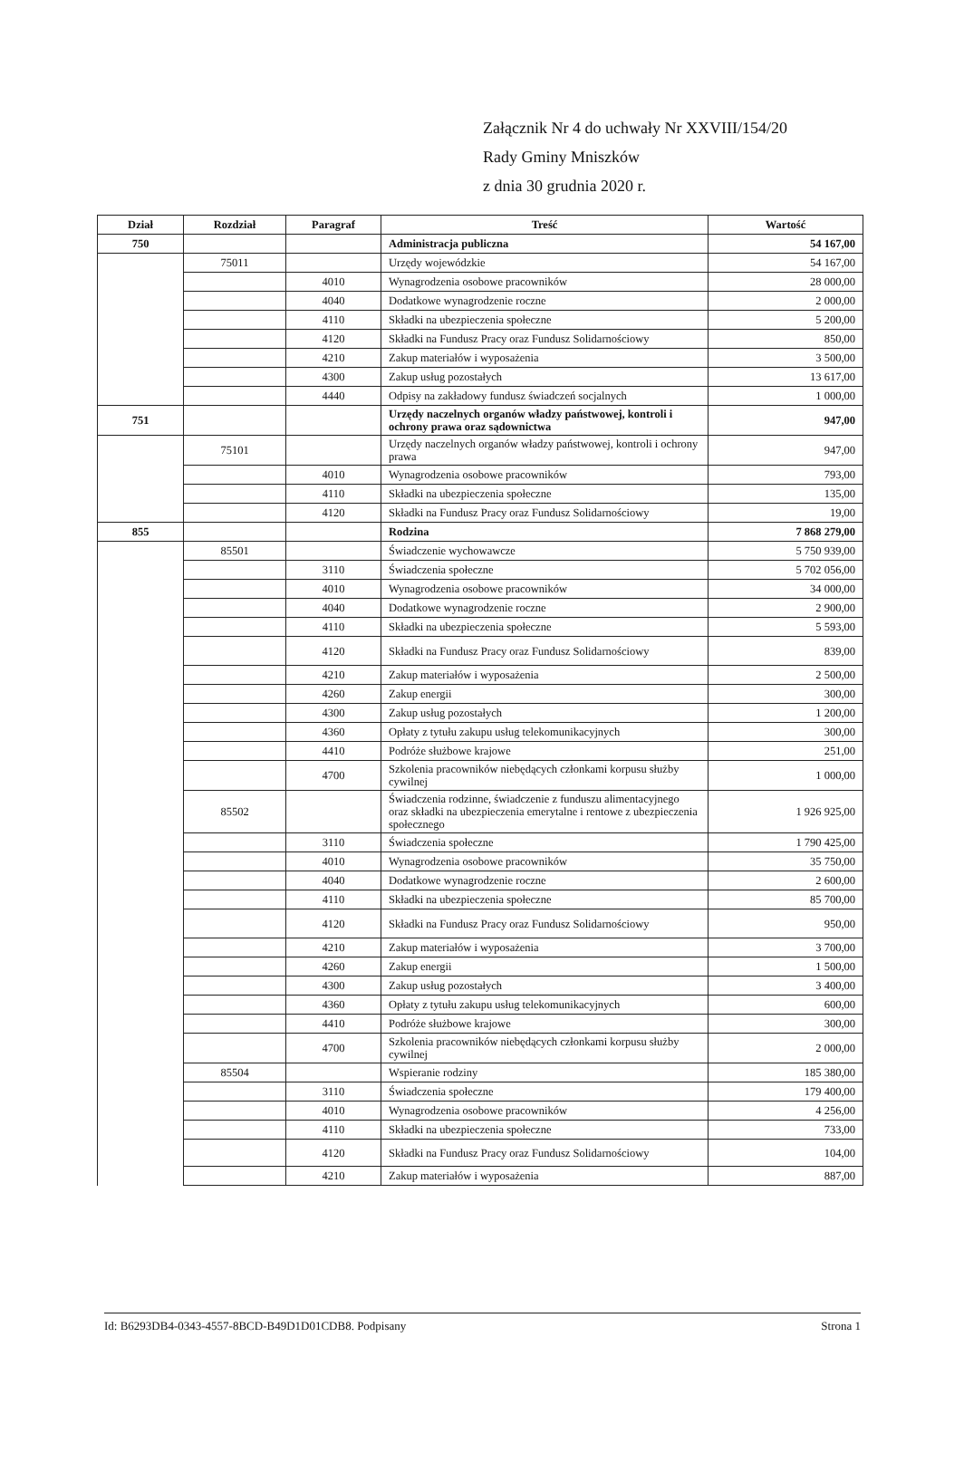Załącznik Nr 4 do uchwały Nr XXVIII/154/20
Rady Gminy Mniszków
z dnia 30 grudnia 2020 r.
| Dział | Rozdział | Paragraf | Treść | Wartość |
| --- | --- | --- | --- | --- |
| 750 | | | Administracja publiczna | 54 167,00 |
| | 75011 | | Urzędy wojewódzkie | 54 167,00 |
| | | 4010 | Wynagrodzenia osobowe pracowników | 28 000,00 |
| | | 4040 | Dodatkowe wynagrodzenie roczne | 2 000,00 |
| | | 4110 | Składki na ubezpieczenia społeczne | 5 200,00 |
| | | 4120 | Składki na Fundusz Pracy oraz Fundusz Solidarnościowy | 850,00 |
| | | 4210 | Zakup materiałów i wyposażenia | 3 500,00 |
| | | 4300 | Zakup usług pozostałych | 13 617,00 |
| | | 4440 | Odpisy na zakładowy fundusz świadczeń socjalnych | 1 000,00 |
| 751 | | | Urzędy naczelnych organów władzy państwowej, kontroli i ochrony prawa oraz sądownictwa | 947,00 |
| | 75101 | | Urzędy naczelnych organów władzy państwowej, kontroli i ochrony prawa | 947,00 |
| | | 4010 | Wynagrodzenia osobowe pracowników | 793,00 |
| | | 4110 | Składki na ubezpieczenia społeczne | 135,00 |
| | | 4120 | Składki na Fundusz Pracy oraz Fundusz Solidarnościowy | 19,00 |
| 855 | | | Rodzina | 7 868 279,00 |
| | 85501 | | Świadczenie wychowawcze | 5 750 939,00 |
| | | 3110 | Świadczenia społeczne | 5 702 056,00 |
| | | 4010 | Wynagrodzenia osobowe pracowników | 34 000,00 |
| | | 4040 | Dodatkowe wynagrodzenie roczne | 2 900,00 |
| | | 4110 | Składki na ubezpieczenia społeczne | 5 593,00 |
| | | 4120 | Składki na Fundusz Pracy oraz Fundusz Solidarnościowy | 839,00 |
| | | 4210 | Zakup materiałów i wyposażenia | 2 500,00 |
| | | 4260 | Zakup energii | 300,00 |
| | | 4300 | Zakup usług pozostałych | 1 200,00 |
| | | 4360 | Opłaty z tytułu zakupu usług telekomunikacyjnych | 300,00 |
| | | 4410 | Podróże służbowe krajowe | 251,00 |
| | | 4700 | Szkolenia pracowników niebędących członkami korpusu służby cywilnej | 1 000,00 |
| | 85502 | | Świadczenia rodzinne, świadczenie z funduszu alimentacyjnego oraz składki na ubezpieczenia emerytalne i rentowe z ubezpieczenia społecznego | 1 926 925,00 |
| | | 3110 | Świadczenia społeczne | 1 790 425,00 |
| | | 4010 | Wynagrodzenia osobowe pracowników | 35 750,00 |
| | | 4040 | Dodatkowe wynagrodzenie roczne | 2 600,00 |
| | | 4110 | Składki na ubezpieczenia społeczne | 85 700,00 |
| | | 4120 | Składki na Fundusz Pracy oraz Fundusz Solidarnościowy | 950,00 |
| | | 4210 | Zakup materiałów i wyposażenia | 3 700,00 |
| | | 4260 | Zakup energii | 1 500,00 |
| | | 4300 | Zakup usług pozostałych | 3 400,00 |
| | | 4360 | Opłaty z tytułu zakupu usług telekomunikacyjnych | 600,00 |
| | | 4410 | Podróże służbowe krajowe | 300,00 |
| | | 4700 | Szkolenia pracowników niebędących członkami korpusu służby cywilnej | 2 000,00 |
| | 85504 | | Wspieranie rodziny | 185 380,00 |
| | | 3110 | Świadczenia społeczne | 179 400,00 |
| | | 4010 | Wynagrodzenia osobowe pracowników | 4 256,00 |
| | | 4110 | Składki na ubezpieczenia społeczne | 733,00 |
| | | 4120 | Składki na Fundusz Pracy oraz Fundusz Solidarnościowy | 104,00 |
| | | 4210 | Zakup materiałów i wyposażenia | 887,00 |
Id: B6293DB4-0343-4557-8BCD-B49D1D01CDB8. Podpisany Strona 1